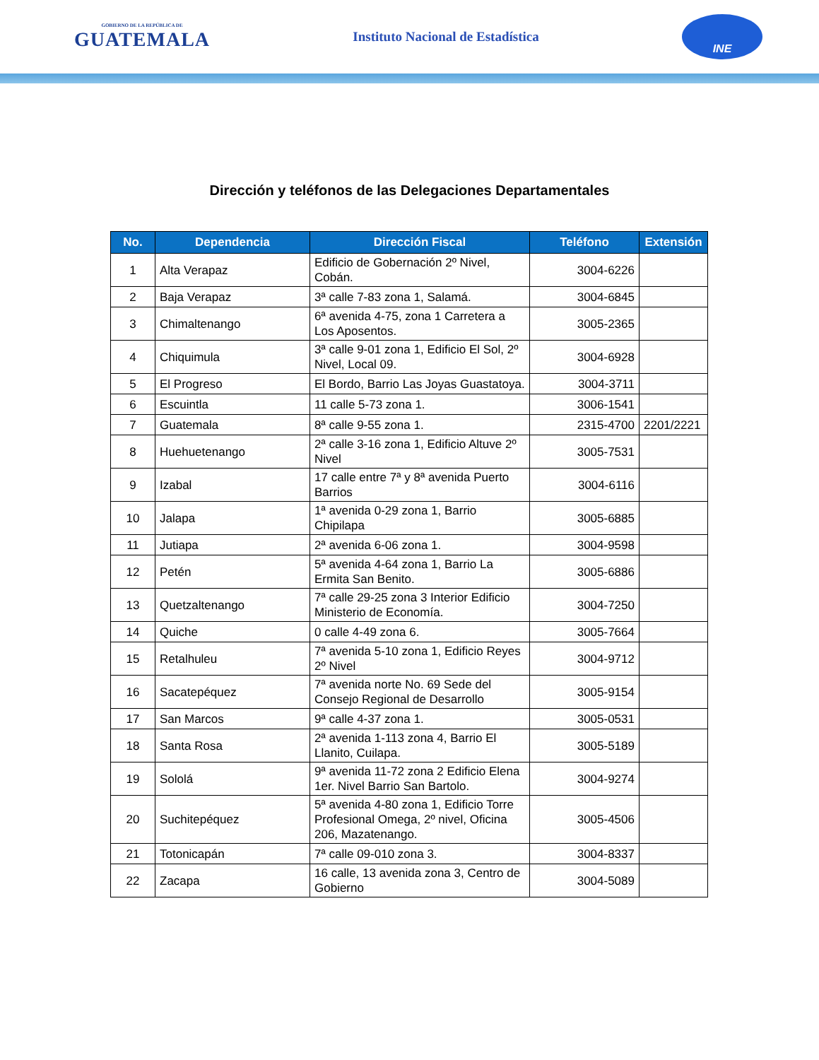GOBIERNO DE LA REPÚBLICA DE
GUATEMALA
Instituto Nacional de Estadística
INE
Dirección y teléfonos de las Delegaciones Departamentales
| No. | Dependencia | Dirección Fiscal | Teléfono | Extensión |
| --- | --- | --- | --- | --- |
| 1 | Alta Verapaz | Edificio de Gobernación 2º Nivel, Cobán. | 3004-6226 | |
| 2 | Baja Verapaz | 3ª calle 7-83 zona 1, Salamá. | 3004-6845 | |
| 3 | Chimaltenango | 6ª avenida 4-75, zona 1 Carretera a Los Aposentos. | 3005-2365 | |
| 4 | Chiquimula | 3ª calle 9-01 zona 1, Edificio El Sol, 2º Nivel, Local 09. | 3004-6928 | |
| 5 | El Progreso | El Bordo, Barrio Las Joyas Guastatoya. | 3004-3711 | |
| 6 | Escuintla | 11 calle 5-73 zona 1. | 3006-1541 | |
| 7 | Guatemala | 8ª calle 9-55 zona 1. | 2315-4700 | 2201/2221 |
| 8 | Huehuetenango | 2ª calle 3-16 zona 1, Edificio Altuve 2º Nivel | 3005-7531 | |
| 9 | Izabal | 17 calle entre 7ª y 8ª avenida Puerto Barrios | 3004-6116 | |
| 10 | Jalapa | 1ª avenida 0-29 zona 1, Barrio Chipilapa | 3005-6885 | |
| 11 | Jutiapa | 2ª avenida 6-06 zona 1. | 3004-9598 | |
| 12 | Petén | 5ª avenida 4-64 zona 1, Barrio La Ermita San Benito. | 3005-6886 | |
| 13 | Quetzaltenango | 7ª calle 29-25 zona 3 Interior Edificio Ministerio de Economía. | 3004-7250 | |
| 14 | Quiche | 0 calle 4-49 zona 6. | 3005-7664 | |
| 15 | Retalhuleu | 7ª avenida 5-10 zona 1, Edificio Reyes 2º Nivel | 3004-9712 | |
| 16 | Sacatepéquez | 7ª avenida norte No. 69 Sede del Consejo Regional de Desarrollo | 3005-9154 | |
| 17 | San Marcos | 9ª calle 4-37 zona 1. | 3005-0531 | |
| 18 | Santa Rosa | 2ª avenida 1-113 zona 4, Barrio El Llanito, Cuilapa. | 3005-5189 | |
| 19 | Sololá | 9ª avenida 11-72 zona 2 Edificio Elena 1er. Nivel Barrio San Bartolo. | 3004-9274 | |
| 20 | Suchitepéquez | 5ª avenida 4-80 zona 1, Edificio Torre Profesional Omega, 2º nivel, Oficina 206, Mazatenango. | 3005-4506 | |
| 21 | Totonicapán | 7ª calle 09-010 zona 3. | 3004-8337 | |
| 22 | Zacapa | 16 calle, 13 avenida zona 3, Centro de Gobierno | 3004-5089 | |